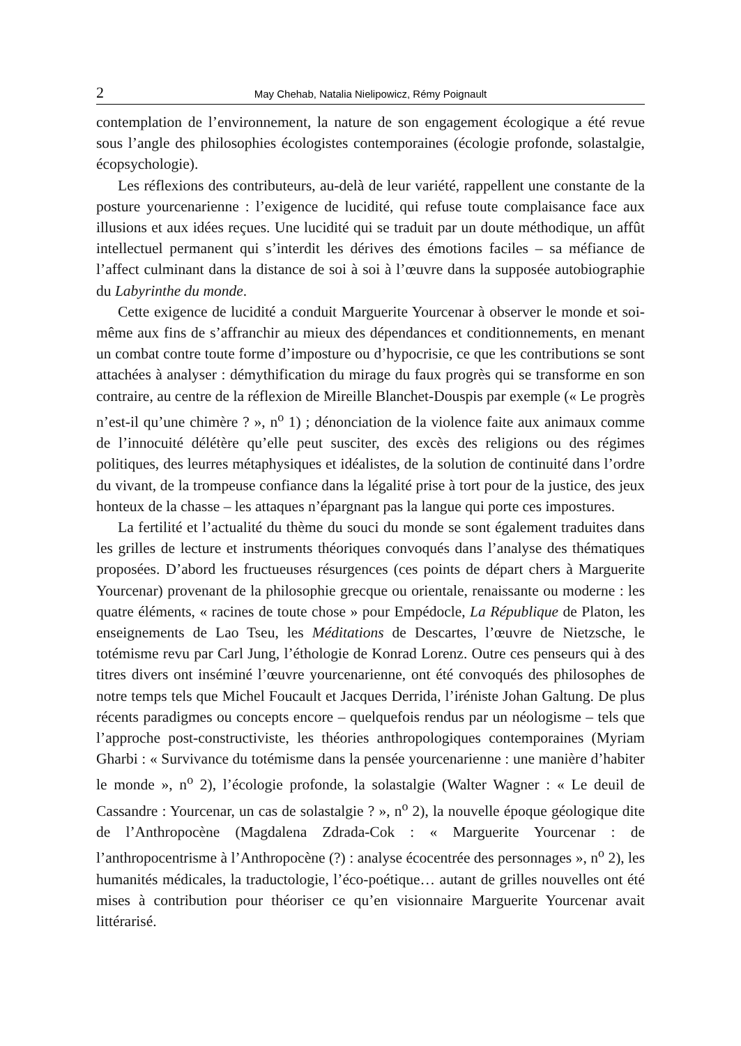2 May Chehab, Natalia Nielipowicz, Rémy Poignault
contemplation de l’environnement, la nature de son engagement écologique a été revue sous l’angle des philosophies écologistes contemporaines (écologie profonde, solastalgie, écopsychologie).
Les réflexions des contributeurs, au-delà de leur variété, rappellent une constante de la posture yourcenarienne : l’exigence de lucidité, qui refuse toute complaisance face aux illusions et aux idées reçues. Une lucidité qui se traduit par un doute méthodique, un affût intellectuel permanent qui s’interdit les dérives des émotions faciles – sa méfiance de l’affect culminant dans la distance de soi à soi à l’œuvre dans la supposée autobiographie du Labyrinthe du monde.
Cette exigence de lucidité a conduit Marguerite Yourcenar à observer le monde et soi-même aux fins de s’affranchir au mieux des dépendances et conditionnements, en menant un combat contre toute forme d’imposture ou d’hypocrisie, ce que les contributions se sont attachées à analyser : démythification du mirage du faux progrès qui se transforme en son contraire, au centre de la réflexion de Mireille Blanchet-Douspis par exemple (« Le progrès n’est-il qu’une chimère ? », n<sup>o</sup> 1) ; dénonciation de la violence faite aux animaux comme de l’innocuité délétère qu’elle peut susciter, des excès des religions ou des régimes politiques, des leurres métaphysiques et idéalistes, de la solution de continuité dans l’ordre du vivant, de la trompeuse confiance dans la légalité prise à tort pour de la justice, des jeux honteux de la chasse – les attaques n’épargnant pas la langue qui porte ces impostures.
La fertilité et l’actualité du thème du souci du monde se sont également traduites dans les grilles de lecture et instruments théoriques convoqués dans l’analyse des thématiques proposées. D’abord les fructueuses résurgences (ces points de départ chers à Marguerite Yourcenar) provenant de la philosophie grecque ou orientale, renaissante ou moderne : les quatre éléments, « racines de toute chose » pour Empédocle, La République de Platon, les enseignements de Lao Tseu, les Méditations de Descartes, l’œuvre de Nietzsche, le totémisme revu par Carl Jung, l’éthologie de Konrad Lorenz. Outre ces penseurs qui à des titres divers ont inséminé l’œuvre yourcenarienne, ont été convoqués des philosophes de notre temps tels que Michel Foucault et Jacques Derrida, l’iréniste Johan Galtung. De plus récents paradigmes ou concepts encore – quelquefois rendus par un néologisme – tels que l’approche post-constructiviste, les théories anthropologiques contemporaines (Myriam Gharbi : « Survivance du totémisme dans la pensée yourcenarienne : une manière d’habiter le monde », n<sup>o</sup> 2), l’écologie profonde, la solastalgie (Walter Wagner : « Le deuil de Cassandre : Yourcenar, un cas de solastalgie ? », n<sup>o</sup> 2), la nouvelle époque géologique dite de l’Anthropocène (Magdalena Zdrada-Cok : « Marguerite Yourcenar : de l’anthropocentrisme à l’Anthropocène (?) : analyse écocentrée des personnages », n<sup>o</sup> 2), les humanités médicales, la traductologie, l’éco-poétique… autant de grilles nouvelles ont été mises à contribution pour théoriser ce qu’en visionnaire Marguerite Yourcenar avait littérarisé.